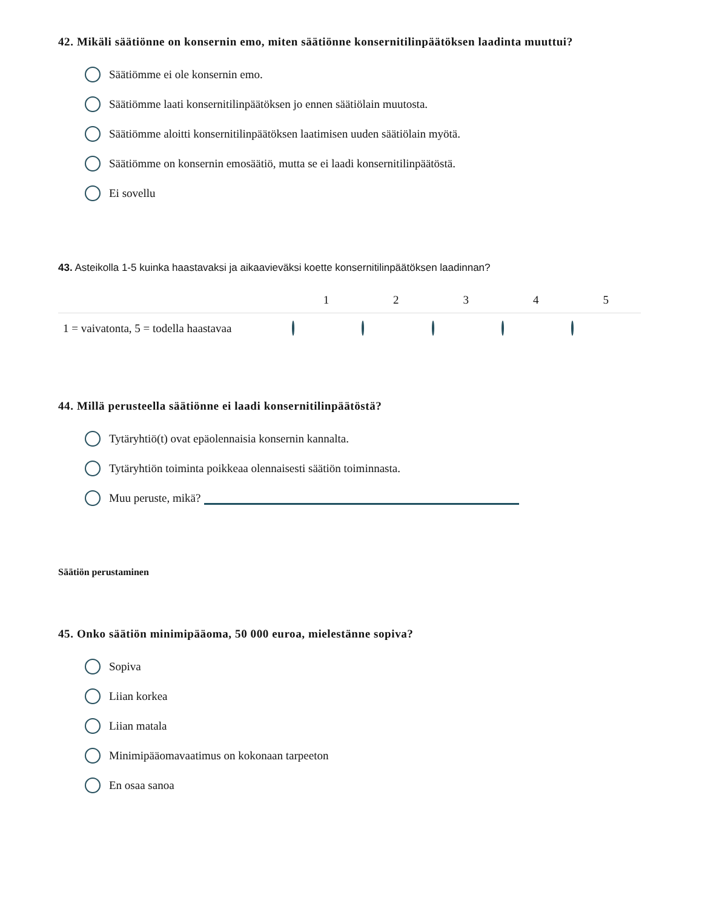42. Mikäli säätiönne on konsernin emo, miten säätiönne konsernitilinpäätöksen laadinta muuttui?
Säätiömme ei ole konsernin emo.
Säätiömme laati konsernitilinpäätöksen jo ennen säätiölain muutosta.
Säätiömme aloitti konsernitilinpäätöksen laatimisen uuden säätiölain myötä.
Säätiömme on konsernin emosäätiö, mutta se ei laadi konsernitilinpäätöstä.
Ei sovellu
43. Asteikolla 1-5 kuinka haastavaksi ja aikaavieväksi koette konsernitilinpäätöksen laadinnan?
| | 1 | 2 | 3 | 4 | 5 |
| --- | --- | --- | --- | --- | --- |
| 1 = vaivatonta, 5 = todella haastavaa | | | | | |
44. Millä perusteella säätiönne ei laadi konsernitilinpäätöstä?
Tytäryhtiö(t) ovat epäolennaisia konsernin kannalta.
Tytäryhtiön toiminta poikkeaa olennaisesti säätiön toiminnasta.
Muu peruste, mikä?
Säätiön perustaminen
45. Onko säätiön minimipääoma, 50 000 euroa, mielestänne sopiva?
Sopiva
Liian korkea
Liian matala
Minimipääomavaatimus on kokonaan tarpeeton
En osaa sanoa